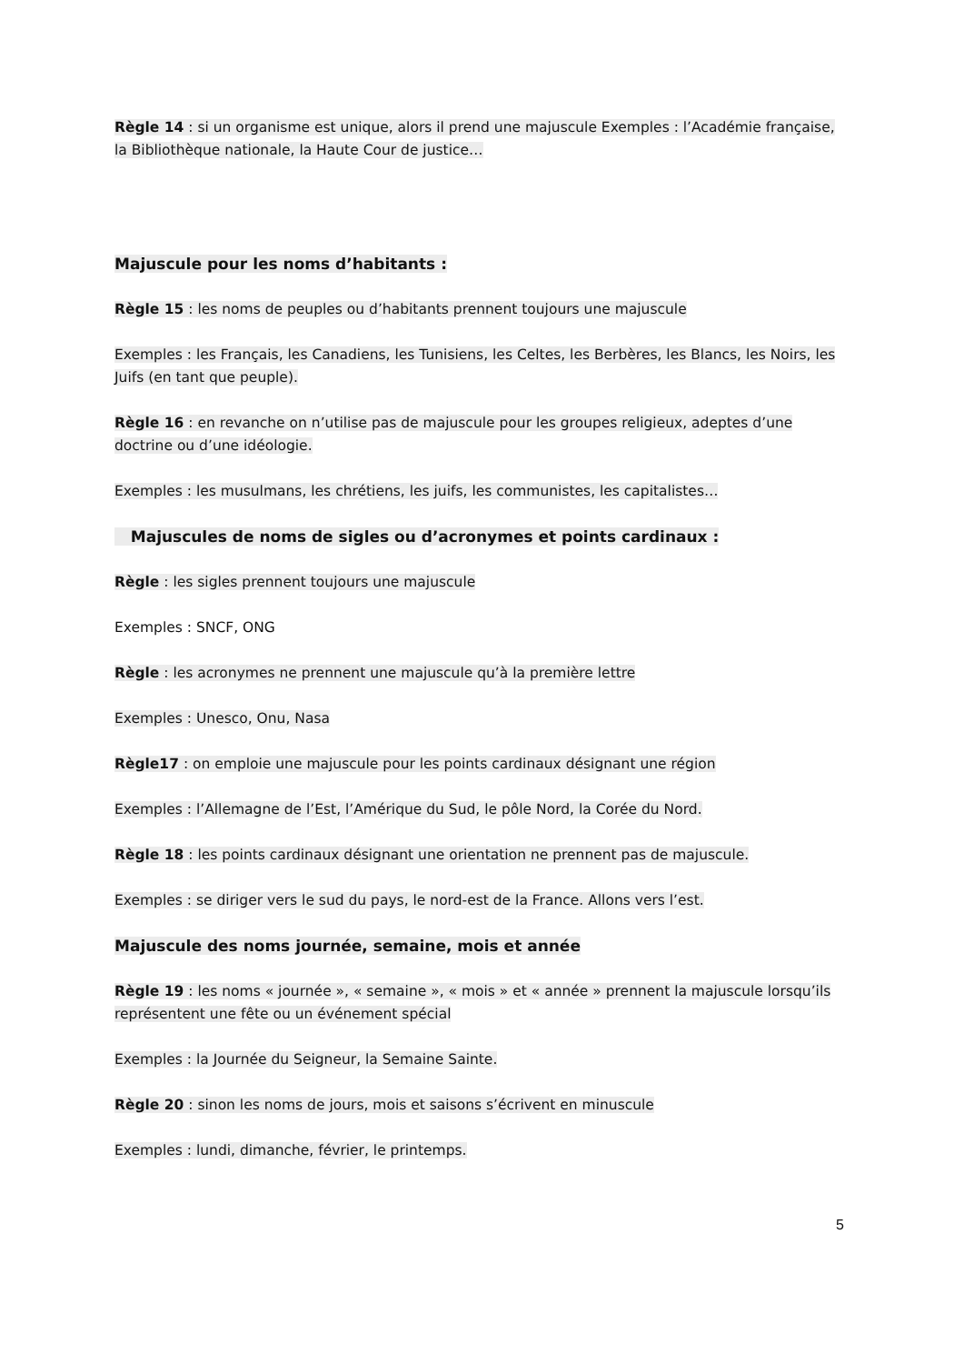Règle 14 : si un organisme est unique, alors il prend une majuscule Exemples : l’Académie française, la Bibliothèque nationale, la Haute Cour de justice…
Majuscule pour les noms d’habitants :
Règle 15 : les noms de peuples ou d’habitants prennent toujours une majuscule
Exemples : les Français, les Canadiens, les Tunisiens, les Celtes, les Berbères, les Blancs, les Noirs, les Juifs (en tant que peuple).
Règle 16 : en revanche on n’utilise pas de majuscule pour les groupes religieux, adeptes d’une doctrine ou d’une idéologie.
Exemples : les musulmans, les chrétiens, les juifs, les communistes, les capitalistes…
Majuscules de noms de sigles ou d’acronymes et points cardinaux :
Règle : les sigles prennent toujours une majuscule
Exemples : SNCF, ONG
Règle : les acronymes ne prennent une majuscule qu’à la première lettre
Exemples : Unesco, Onu, Nasa
Règle17 : on emploie une majuscule pour les points cardinaux désignant une région
Exemples : l’Allemagne de l’Est, l’Amérique du Sud, le pôle Nord, la Corée du Nord.
Règle 18 : les points cardinaux désignant une orientation ne prennent pas de majuscule.
Exemples : se diriger vers le sud du pays, le nord-est de la France. Allons vers l’est.
Majuscule des noms journée, semaine, mois et année
Règle 19 : les noms « journée », « semaine », « mois » et « année » prennent la majuscule lorsqu’ils représentent une fête ou un événement spécial
Exemples : la Journée du Seigneur, la Semaine Sainte.
Règle 20 : sinon les noms de jours, mois et saisons s’écrivent en minuscule
Exemples : lundi, dimanche, février, le printemps.
5